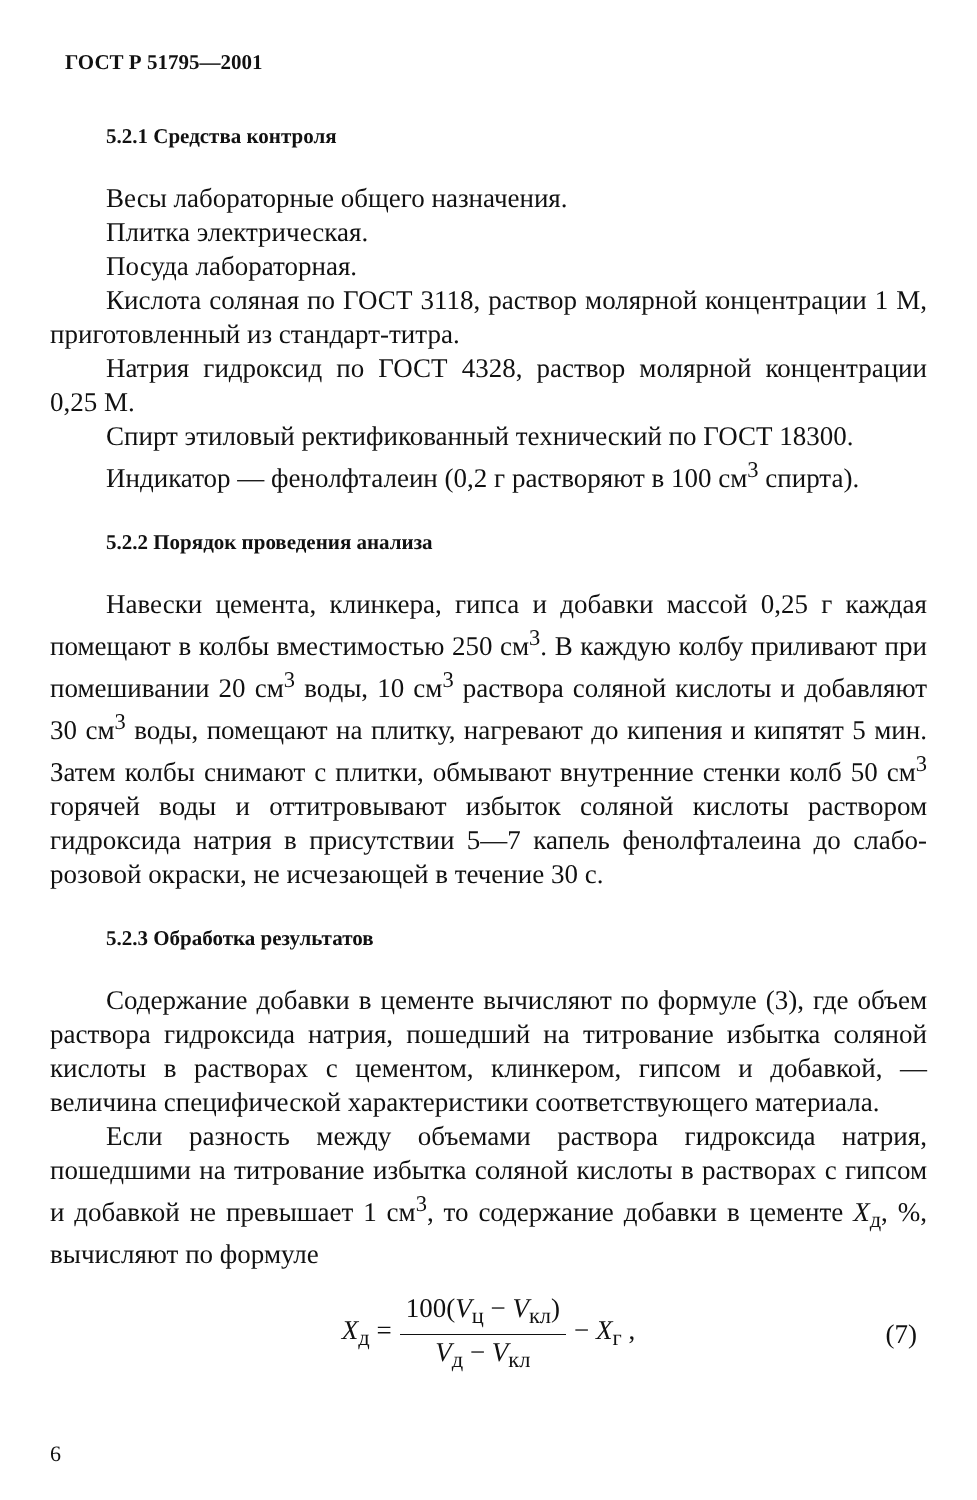ГОСТ Р 51795—2001
5.2.1 Средства контроля
Весы лабораторные общего назначения.
Плитка электрическая.
Посуда лабораторная.
Кислота соляная по ГОСТ 3118, раствор молярной концентрации 1 М, приготовленный из стандарт-титра.
Натрия гидроксид по ГОСТ 4328, раствор молярной концентрации 0,25 М.
Спирт этиловый ректификованный технический по ГОСТ 18300.
Индикатор — фенолфталеин (0,2 г растворяют в 100 см<sup>3</sup> спирта).
5.2.2 Порядок проведения анализа
Навески цемента, клинкера, гипса и добавки массой 0,25 г каждая помещают в колбы вместимостью 250 см<sup>3</sup>. В каждую колбу приливают при помешивании 20 см<sup>3</sup> воды, 10 см<sup>3</sup> раствора соляной кислоты и добавляют 30 см<sup>3</sup> воды, помещают на плитку, нагревают до кипения и кипятят 5 мин. Затем колбы снимают с плитки, обмывают внутренние стенки колб 50 см<sup>3</sup> горячей воды и оттитровывают избыток соляной кислоты раствором гидроксида натрия в присутствии 5—7 капель фенолфталеина до слабо-розовой окраски, не исчезающей в течение 30 с.
5.2.3 Обработка результатов
Содержание добавки в цементе вычисляют по формуле (3), где объем раствора гидроксида натрия, пошедший на титрование избытка соляной кислоты в растворах с цементом, клинкером, гипсом и добавкой, — величина специфической характеристики соответствующего материала.
Если разность между объемами раствора гидроксида натрия, пошедшими на титрование избытка соляной кислоты в растворах с гипсом и добавкой не превышает 1 см<sup>3</sup>, то содержание добавки в цементе X<sub>д</sub>, %, вычисляют по формуле
X<sub>д</sub> =
100(V<sub>ц</sub> − V<sub>кл</sub>)
V<sub>д</sub> − V<sub>кл</sub>
− X<sub>г</sub> , (7)
6